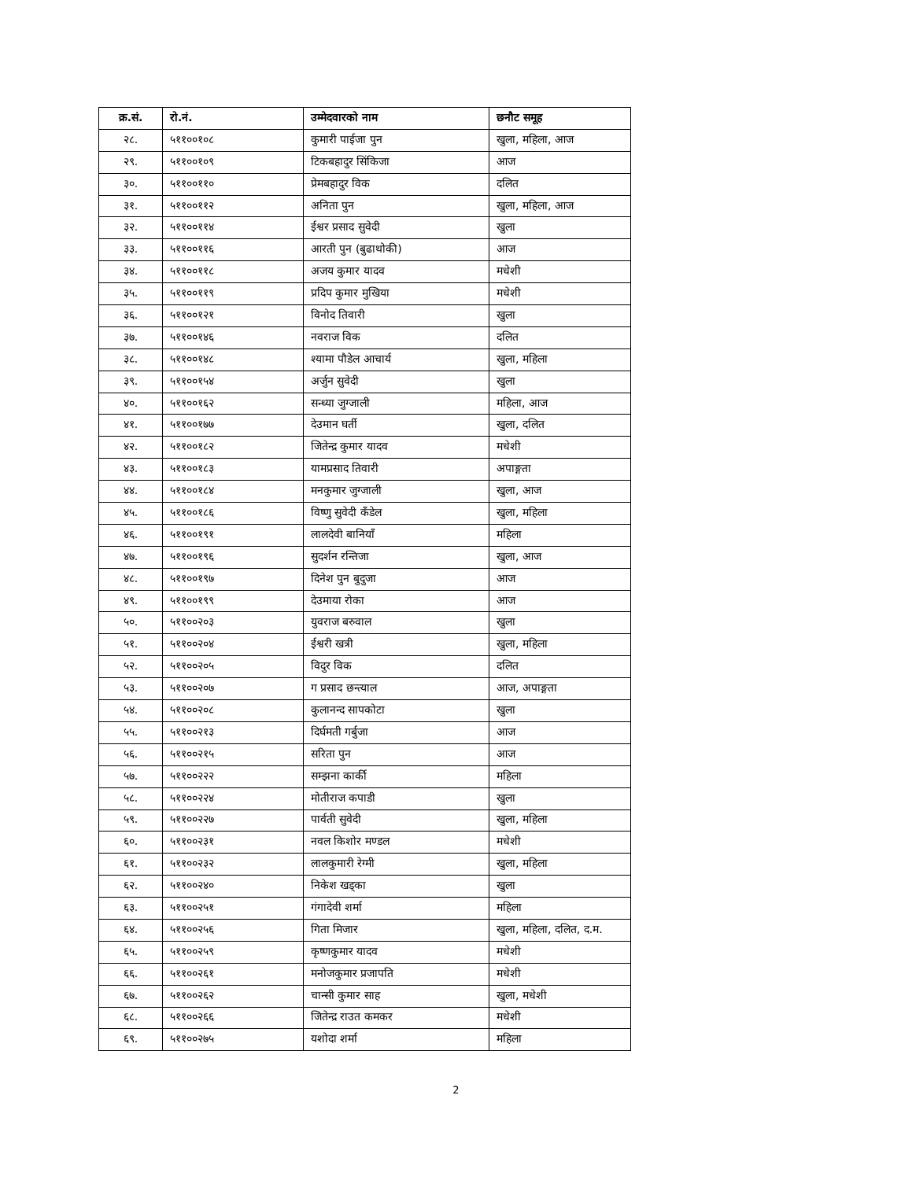| क्र.सं. | रो.नं. | उम्मेदवारको नाम | छनौट समूह |
| --- | --- | --- | --- |
| २८. | ५११००१०८ | कुमारी पाईजा पुन | खुला, महिला, आज |
| २९. | ५११००१०९ | टिकबहादुर सिंकिजा | आज |
| ३०. | ५११००११० | प्रेमबहादुर विक | दलित |
| ३१. | ५११००११२ | अनिता पुन | खुला, महिला, आज |
| ३२. | ५११००११४ | ईश्वर प्रसाद सुवेदी | खुला |
| ३३. | ५११००११६ | आरती पुन (बुढाथोकी) | आज |
| ३४. | ५११००११८ | अजय कुमार यादव | मधेशी |
| ३५. | ५११००११९ | प्रदिप कुमार मुखिया | मधेशी |
| ३६. | ५११००१२१ | विनोद तिवारी | खुला |
| ३७. | ५११००१४६ | नवराज विक | दलित |
| ३८. | ५११००१४८ | श्यामा पौडेल आचार्य | खुला, महिला |
| ३९. | ५११००१५४ | अर्जुन सुवेदी | खुला |
| ४०. | ५११००१६२ | सन्ध्या जुग्जाली | महिला, आज |
| ४१. | ५११००१७७ | देउमान घर्ती | खुला, दलित |
| ४२. | ५११००१८२ | जितेन्द्र कुमार यादव | मधेशी |
| ४३. | ५११००१८३ | यामप्रसाद तिवारी | अपाङ्गता |
| ४४. | ५११००१८४ | मनकुमार जुग्जाली | खुला, आज |
| ४५. | ५११००१८६ | विष्णु सुवेदी कँडेल | खुला, महिला |
| ४६. | ५११००१९१ | लालदेवी बानियाँ | महिला |
| ४७. | ५११००१९६ | सुदर्शन रन्तिजा | खुला, आज |
| ४८. | ५११००१९७ | दिनेश पुन बुदुजा | आज |
| ४९. | ५११००१९९ | देउमाया रोका | आज |
| ५०. | ५११००२०३ | युवराज बरुवाल | खुला |
| ५१. | ५११००२०४ | ईश्वरी खत्री | खुला, महिला |
| ५२. | ५११००२०५ | विदुर विक | दलित |
| ५३. | ५११००२०७ | ग प्रसाद छन्त्याल | आज, अपाङ्गता |
| ५४. | ५११००२०८ | कुलानन्द सापकोटा | खुला |
| ५५. | ५११००२१३ | दिर्घमती गर्बुजा | आज |
| ५६. | ५११००२१५ | सरिता पुन | आज |
| ५७. | ५११००२२२ | सम्झना कार्की | महिला |
| ५८. | ५११००२२४ | मोतीराज कपाडी | खुला |
| ५९. | ५११००२२७ | पार्वती सुवेदी | खुला, महिला |
| ६०. | ५११००२३१ | नवल किशोर मण्डल | मधेशी |
| ६१. | ५११००२३२ | लालकुमारी रेग्मी | खुला, महिला |
| ६२. | ५११००२४० | निकेश खड्का | खुला |
| ६३. | ५११००२५१ | गंगादेवी शर्मा | महिला |
| ६४. | ५११००२५६ | गिता मिजार | खुला, महिला, दलित, द.म. |
| ६५. | ५११००२५९ | कृष्णकुमार यादव | मधेशी |
| ६६. | ५११००२६१ | मनोजकुमार प्रजापति | मधेशी |
| ६७. | ५११००२६२ | चान्सी कुमार साह | खुला, मधेशी |
| ६८. | ५११००२६६ | जितेन्द्र राउत कमकर | मधेशी |
| ६९. | ५११००२७५ | यशोदा शर्मा | महिला |
2